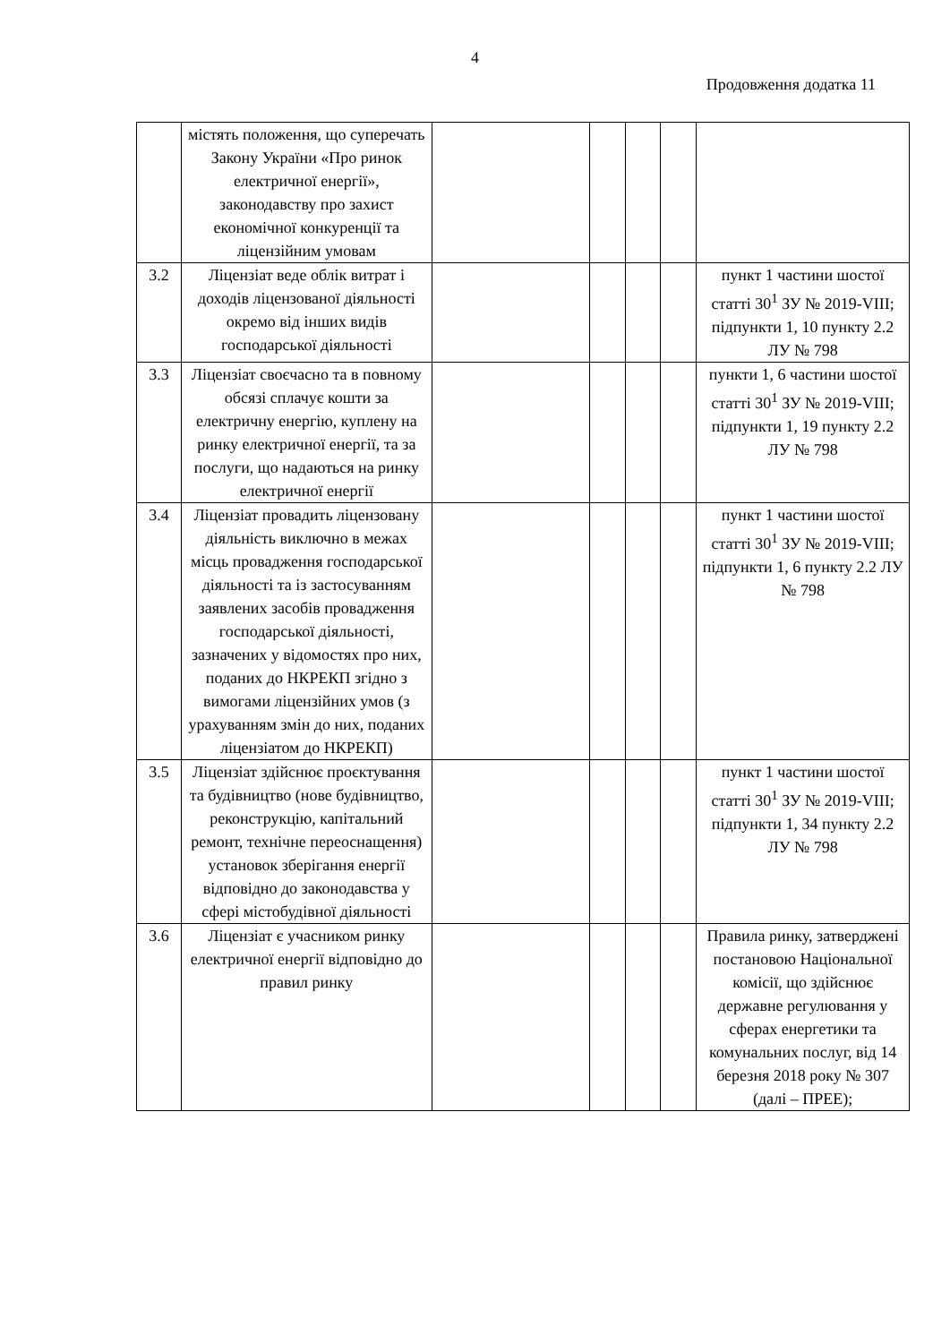4
Продовження додатка 11
| | містять положення, що суперечать Закону України «Про ринок електричної енергії», законодавству про захист економічної конкуренції та ліцензійним умовам | | | | | |
| 3.2 | Ліцензіат веде облік витрат і доходів ліцензованої діяльності окремо від інших видів господарської діяльності | | | | | пункт 1 частини шостої статті 30<sup>1</sup> ЗУ № 2019-VIII; підпункти 1, 10 пункту 2.2 ЛУ № 798 |
| 3.3 | Ліцензіат своєчасно та в повному обсязі сплачує кошти за електричну енергію, куплену на ринку електричної енергії, та за послуги, що надаються на ринку електричної енергії | | | | | пункти 1, 6 частини шостої статті 30<sup>1</sup> ЗУ № 2019-VIII; підпункти 1, 19 пункту 2.2 ЛУ № 798 |
| 3.4 | Ліцензіат провадить ліцензовану діяльність виключно в межах місць провадження господарської діяльності та із застосуванням заявлених засобів провадження господарської діяльності, зазначених у відомостях про них, поданих до НКРЕКП згідно з вимогами ліцензійних умов (з урахуванням змін до них, поданих ліцензіатом до НКРЕКП) | | | | | пункт 1 частини шостої статті 30<sup>1</sup> ЗУ № 2019-VIII; підпункти 1, 6 пункту 2.2 ЛУ № 798 |
| 3.5 | Ліцензіат здійснює проєктування та будівництво (нове будівництво, реконструкцію, капітальний ремонт, технічне переоснащення) установок зберігання енергії відповідно до законодавства у сфері містобудівної діяльності | | | | | пункт 1 частини шостої статті 30<sup>1</sup> ЗУ № 2019-VIII; підпункти 1, 34 пункту 2.2 ЛУ № 798 |
| 3.6 | Ліцензіат є учасником ринку електричної енергії відповідно до правил ринку | | | | | Правила ринку, затверджені постановою Національної комісії, що здійснює державне регулювання у сферах енергетики та комунальних послуг, від 14 березня 2018 року № 307 (далі – ПРЕЕ); |